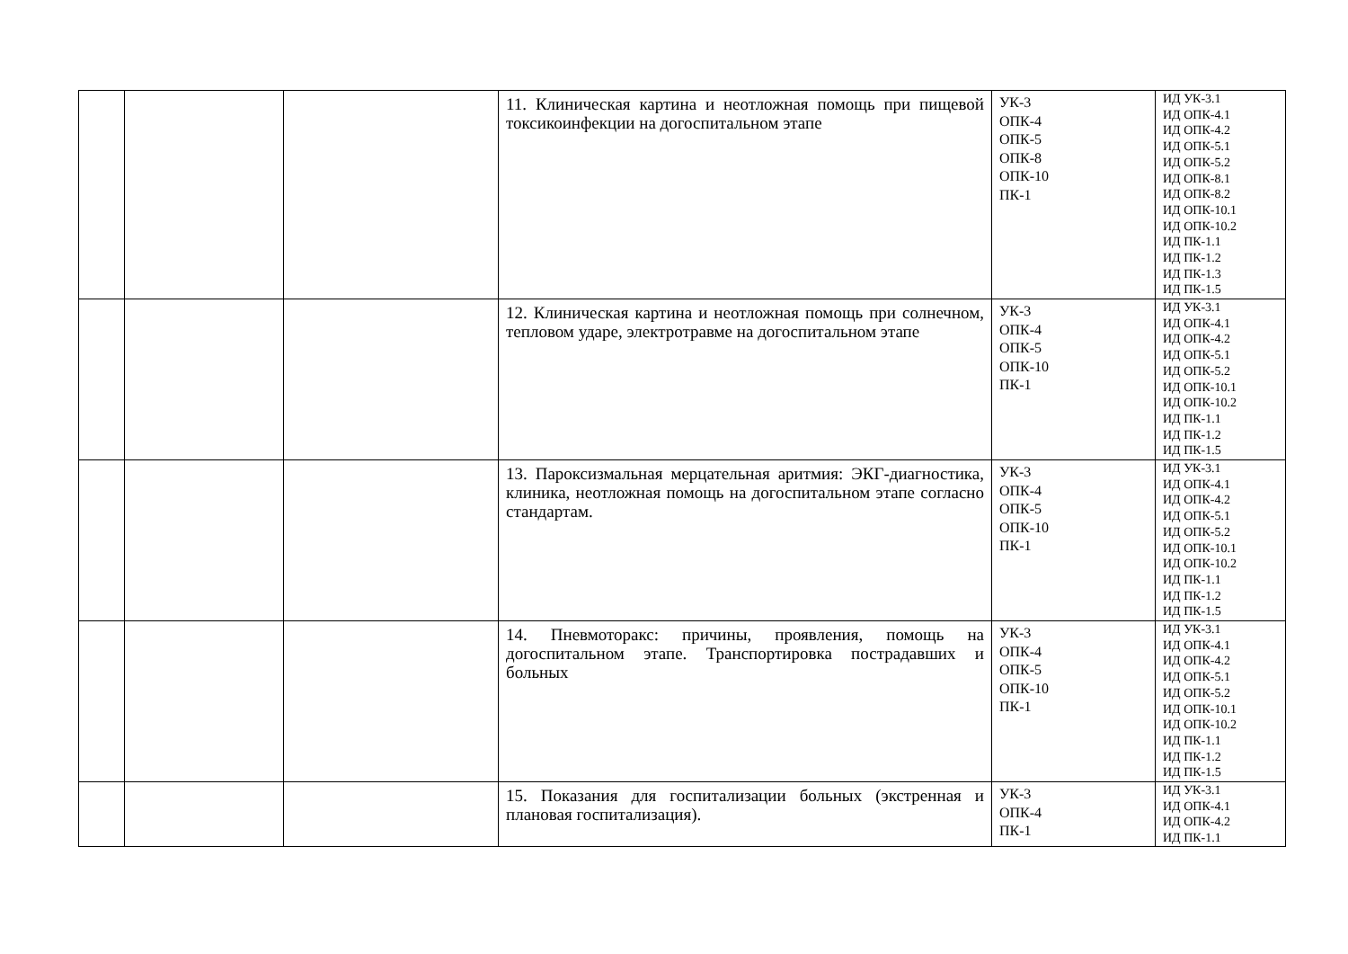| | | | 11. Клиническая картина и неотложная помощь при пищевой токсикоинфекции на догоспитальном этапе | УК-3 ОПК-4 ОПК-5 ОПК-8 ОПК-10 ПК-1 | ИД УК-3.1 ИД ОПК-4.1 ИД ОПК-4.2 ИД ОПК-5.1 ИД ОПК-5.2 ИД ОПК-8.1 ИД ОПК-8.2 ИД ОПК-10.1 ИД ОПК-10.2 ИД ПК-1.1 ИД ПК-1.2 ИД ПК-1.3 ИД ПК-1.5 |
| | | | 12. Клиническая картина и неотложная помощь при солнечном, тепловом ударе, электротравме на догоспитальном этапе | УК-3 ОПК-4 ОПК-5 ОПК-10 ПК-1 | ИД УК-3.1 ИД ОПК-4.1 ИД ОПК-4.2 ИД ОПК-5.1 ИД ОПК-5.2 ИД ОПК-10.1 ИД ОПК-10.2 ИД ПК-1.1 ИД ПК-1.2 ИД ПК-1.5 |
| | | | 13. Пароксизмальная мерцательная аритмия: ЭКГ-диагностика, клиника, неотложная помощь на догоспитальном этапе согласно стандартам. | УК-3 ОПК-4 ОПК-5 ОПК-10 ПК-1 | ИД УК-3.1 ИД ОПК-4.1 ИД ОПК-4.2 ИД ОПК-5.1 ИД ОПК-5.2 ИД ОПК-10.1 ИД ОПК-10.2 ИД ПК-1.1 ИД ПК-1.2 ИД ПК-1.5 |
| | | | 14. Пневмоторакс: причины, проявления, помощь на догоспитальном этапе. Транспортировка пострадавших и больных | УК-3 ОПК-4 ОПК-5 ОПК-10 ПК-1 | ИД УК-3.1 ИД ОПК-4.1 ИД ОПК-4.2 ИД ОПК-5.1 ИД ОПК-5.2 ИД ОПК-10.1 ИД ОПК-10.2 ИД ПК-1.1 ИД ПК-1.2 ИД ПК-1.5 |
| | | | 15. Показания для госпитализации больных (экстренная и плановая госпитализация). | УК-3 ОПК-4 ПК-1 | ИД УК-3.1 ИД ОПК-4.1 ИД ОПК-4.2 ИД ПК-1.1 |